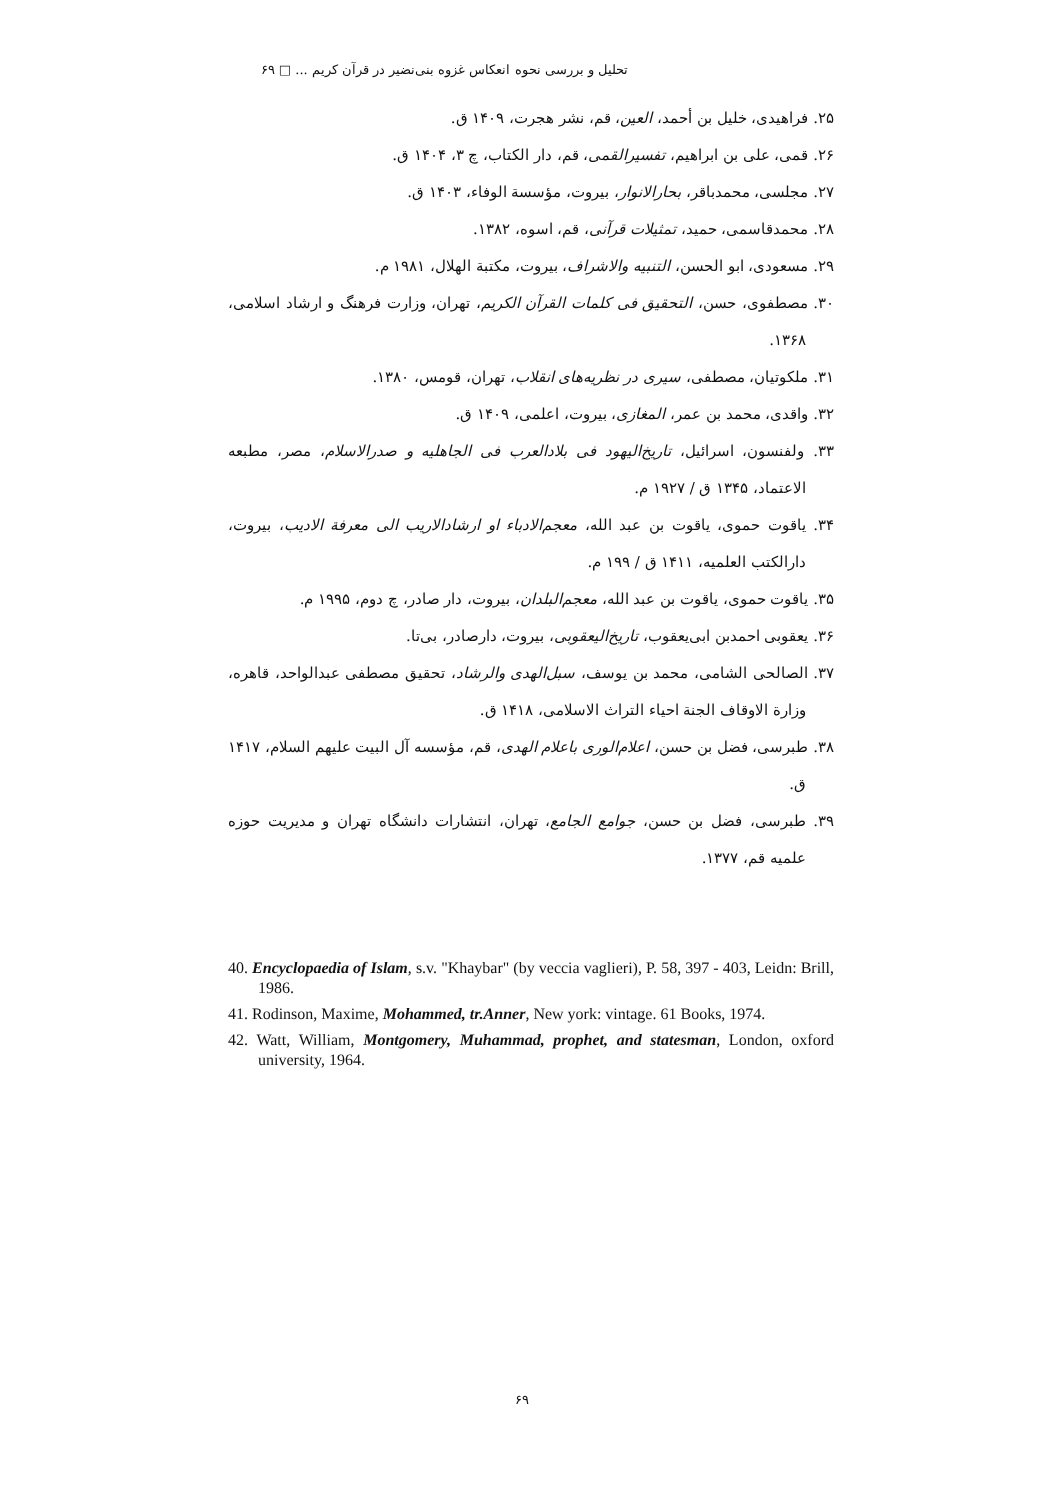تحلیل و بررسی نحوه انعکاس غزوه بنی‌نضیر در قرآن کریم ... □ ۶۹
۲۵. فراهیدی، خلیل بن أحمد، العین، قم، نشر هجرت، ۱۴۰۹ ق.
۲۶. قمی، علی بن ابراهیم، تفسیرالقمی، قم، دار الکتاب، چ ۳، ۱۴۰۴ ق.
۲۷. مجلسی، محمدباقر، بحارالانوار، بیروت، مؤسسة الوفاء، ۱۴۰۳ ق.
۲۸. محمدقاسمی، حمید، تمثیلات قرآنی، قم، اسوه، ۱۳۸۲.
۲۹. مسعودی، ابو الحسن، التنبیه والاشراف، بیروت، مکتبة الهلال، ۱۹۸۱ م.
۳۰. مصطفوی، حسن، التحقیق فی کلمات القرآن الکریم، تهران، وزارت فرهنگ و ارشاد اسلامی، ۱۳۶۸.
۳۱. ملکوتیان، مصطفی، سیری در نظریه‌های انقلاب، تهران، قومس، ۱۳۸۰.
۳۲. واقدی، محمد بن عمر، المغازی، بیروت، اعلمی، ۱۴۰۹ ق.
۳۳. ولفنسون، اسرائیل، تاریخ‌الیهود فی بلادالعرب فی الجاهلیه و صدرالاسلام، مصر، مطبعه الاعتماد، ۱۳۴۵ ق / ۱۹۲۷ م.
۳۴. یاقوت حموی، یاقوت بن عبد الله، معجم‌الادباء او ارشادالاریب الی معرفة الادیب، بیروت، دارالکتب العلمیه، ۱۴۱۱ ق / ۱۹۹ م.
۳۵. یاقوت حموی، یاقوت بن عبد الله، معجم‌البلدان، بیروت، دار صادر، چ دوم، ۱۹۹۵ م.
۳۶. یعقوبی احمدبن ابی‌یعقوب، تاریخ‌الیعقوبی، بیروت، دارصادر، بی‌تا.
۳۷. الصالحی الشامی، محمد بن یوسف، سبل‌الهدی والرشاد، تحقیق مصطفی عبدالواحد، قاهره، وزارة الاوقاف الجنة احیاء التراث الاسلامی، ۱۴۱۸ ق.
۳۸. طبرسی، فضل بن حسن، اعلام‌الوری باعلام الهدی، قم، مؤسسه آل البیت علیهم السلام، ۱۴۱۷ ق.
۳۹. طبرسی، فضل بن حسن، جوامع الجامع، تهران، انتشارات دانشگاه تهران و مدیریت حوزه علمیه قم، ۱۳۷۷.
40. Encyclopaedia of Islam, s.v. "Khaybar" (by veccia vaglieri), P. 58, 397 - 403, Leidn: Brill, 1986.
41. Rodinson, Maxime, Mohammed, tr.Anner, New york: vintage. 61 Books, 1974.
42. Watt, William, Montgomery, Muhammad, prophet, and statesman, London, oxford university, 1964.
۶۹